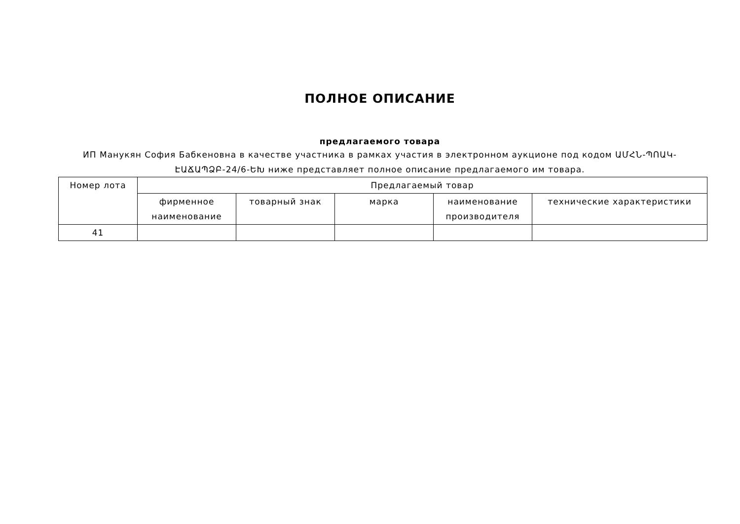ПОЛНОЕ ОПИСАНИЕ
предлагаемого товара
ИП Манукян София Бабкеновна в качестве участника в рамках участия в электронном аукционе под кодом ԱՄՀՆ-ՊՈԱԿ-ԷԱՃԱՊՁԲ-24/6-ԵԽ ниже представляет полное описание предлагаемого им товара.
| Номер лота | Предлагаемый товар | | | | |
| | фирменное наименование | товарный знак | марка | наименование производителя | технические характеристики |
| 41 | | | | | |